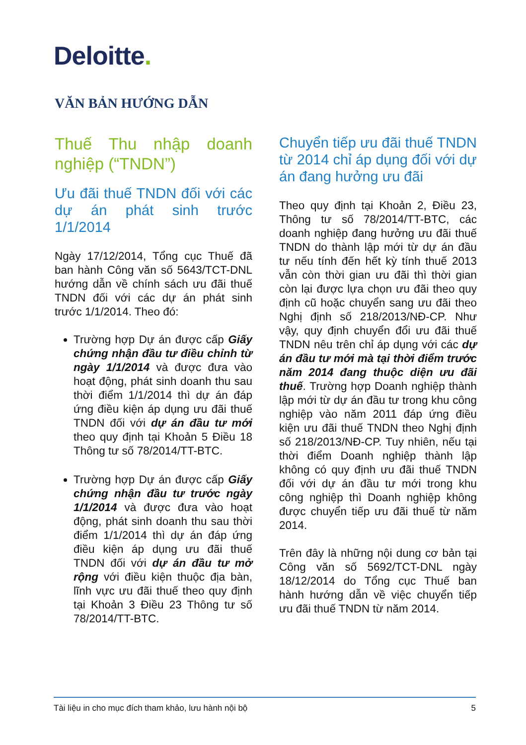Deloitte.
VĂN BẢN HƯỚNG DẪN
Thuế Thu nhập doanh nghiệp (“TNDN”)
Ưu đãi thuế TNDN đối với các dự án phát sinh trước 1/1/2014
Ngày 17/12/2014, Tổng cục Thuế đã ban hành Công văn số 5643/TCT-DNL hướng dẫn về chính sách ưu đãi thuế TNDN đối với các dự án phát sinh trước 1/1/2014. Theo đó:
Trường hợp Dự án được cấp Giấy chứng nhận đầu tư điều chỉnh từ ngày 1/1/2014 và được đưa vào hoạt động, phát sinh doanh thu sau thời điểm 1/1/2014 thì dự án đáp ứng điều kiện áp dụng ưu đãi thuế TNDN đối với dự án đầu tư mới theo quy định tại Khoản 5 Điều 18 Thông tư số 78/2014/TT-BTC.
Trường hợp Dự án được cấp Giấy chứng nhận đầu tư trước ngày 1/1/2014 và được đưa vào hoạt động, phát sinh doanh thu sau thời điểm 1/1/2014 thì dự án đáp ứng điều kiện áp dụng ưu đãi thuế TNDN đối với dự án đầu tư mở rộng với điều kiện thuộc địa bàn, lĩnh vực ưu đãi thuế theo quy định tại Khoản 3 Điều 23 Thông tư số 78/2014/TT-BTC.
Chuyển tiếp ưu đãi thuế TNDN từ 2014 chỉ áp dụng đối với dự án đang hưởng ưu đãi
Theo quy định tại Khoản 2, Điều 23, Thông tư số 78/2014/TT-BTC, các doanh nghiệp đang hưởng ưu đãi thuế TNDN do thành lập mới từ dự án đầu tư nếu tính đến hết kỳ tính thuế 2013 vẫn còn thời gian ưu đãi thì thời gian còn lại được lựa chọn ưu đãi theo quy định cũ hoặc chuyển sang ưu đãi theo Nghị định số 218/2013/NĐ-CP. Như vậy, quy định chuyển đổi ưu đãi thuế TNDN nêu trên chỉ áp dụng với các dự án đầu tư mới mà tại thời điểm trước năm 2014 đang thuộc diện ưu đãi thuế. Trường hợp Doanh nghiệp thành lập mới từ dự án đầu tư trong khu công nghiệp vào năm 2011 đáp ứng điều kiện ưu đãi thuế TNDN theo Nghị định số 218/2013/NĐ-CP. Tuy nhiên, nếu tại thời điểm Doanh nghiệp thành lập không có quy định ưu đãi thuế TNDN đối với dự án đầu tư mới trong khu công nghiệp thì Doanh nghiệp không được chuyển tiếp ưu đãi thuế từ năm 2014.
Trên đây là những nội dung cơ bản tại Công văn số 5692/TCT-DNL ngày 18/12/2014 do Tổng cục Thuế ban hành hướng dẫn về việc chuyển tiếp ưu đãi thuế TNDN từ năm 2014.
Tài liệu in cho mục đích tham khảo, lưu hành nội bộ 5